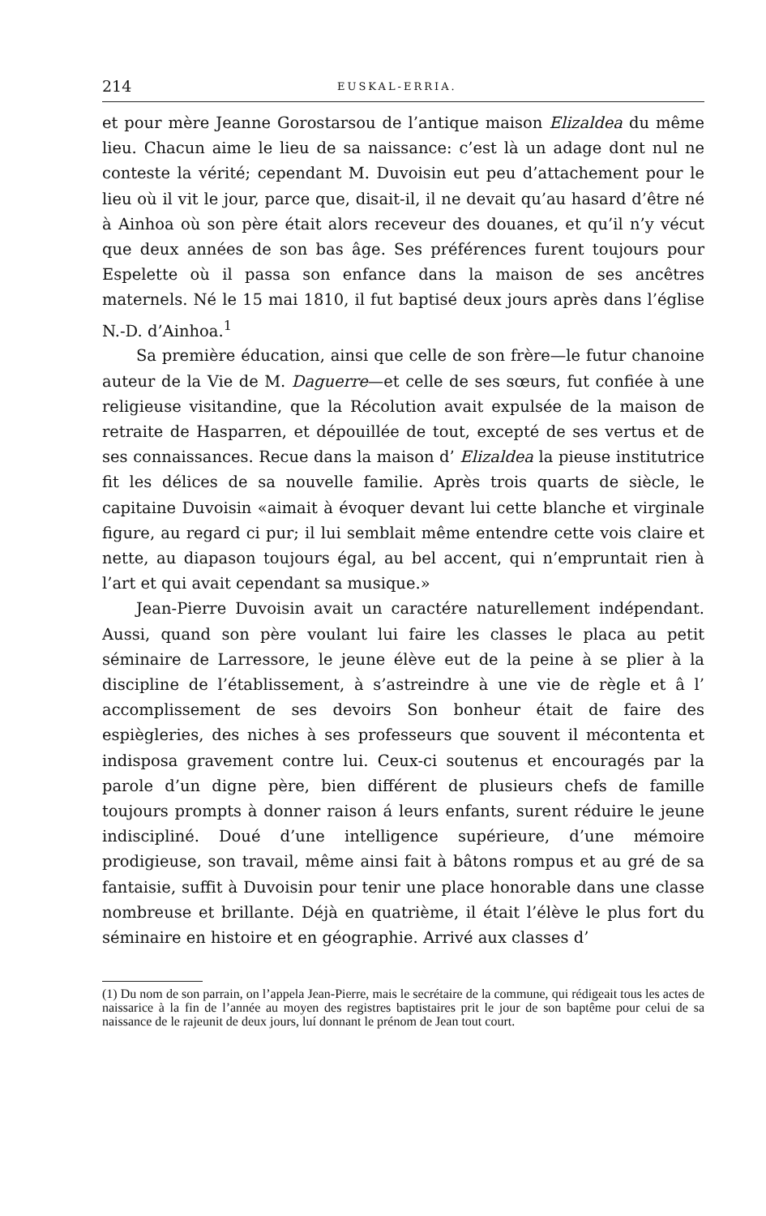214 EUSKAL-ERRIA.
et pour mère Jeanne Gorostarsou de l’antique maison Elizaldea du même lieu. Chacun aime le lieu de sa naissance: c’est là un adage dont nul ne conteste la vérité; cependant M. Duvoisin eut peu d’attachement pour le lieu où il vit le jour, parce que, disait-il, il ne devait qu’au hasard d’être né à Ainhoa où son père était alors receveur des douanes, et qu’il n’y vécut que deux années de son bas âge. Ses préférences furent toujours pour Espelette où il passa son enfance dans la maison de ses ancêtres maternels. Né le 15 mai 1810, il fut baptisé deux jours après dans l’église N.-D. d’Ainhoa.<sup>1</sup>
Sa première éducation, ainsi que celle de son frère—le futur chanoine auteur de la Vie de M. Daguerre—et celle de ses sœurs, fut confiée à une religieuse visitandine, que la Récolution avait expulsée de la maison de retraite de Hasparren, et dépouillée de tout, excepté de ses vertus et de ses connaissances. Recue dans la maison d’ Elizaldea la pieuse institutrice fit les délices de sa nouvelle familie. Après trois quarts de siècle, le capitaine Duvoisin «aimait à évoquer devant lui cette blanche et virginale figure, au regard ci pur; il lui semblait même entendre cette vois claire et nette, au diapason toujours égal, au bel accent, qui n’empruntait rien à l’art et qui avait cependant sa musique.»
Jean-Pierre Duvoisin avait un caractére naturellement indépendant. Aussi, quand son père voulant lui faire les classes le placa au petit séminaire de Larressore, le jeune élève eut de la peine à se plier à la discipline de l’établissement, à s’astreindre à une vie de règle et â l’ accomplissement de ses devoirs Son bonheur était de faire des espiègleries, des niches à ses professeurs que souvent il mécontenta et indisposa gravement contre lui. Ceux-ci soutenus et encouragés par la parole d’un digne père, bien différent de plusieurs chefs de famille toujours prompts à donner raison á leurs enfants, surent réduire le jeune indiscipliné. Doué d’une intelligence supérieure, d’une mémoire prodigieuse, son travail, même ainsi fait à bâtons rompus et au gré de sa fantaisie, suffit à Duvoisin pour tenir une place honorable dans une classe nombreuse et brillante. Déjà en quatrième, il était l’élève le plus fort du séminaire en histoire et en géographie. Arrivé aux classes d’
(1) Du nom de son parrain, on l’appela Jean-Pierre, mais le secrétaire de la commune, qui rédigeait tous les actes de naissarice à la fin de l’année au moyen des registres baptistaires prit le jour de son baptême pour celui de sa naissance de le rajeunit de deux jours, luí donnant le prénom de Jean tout court.